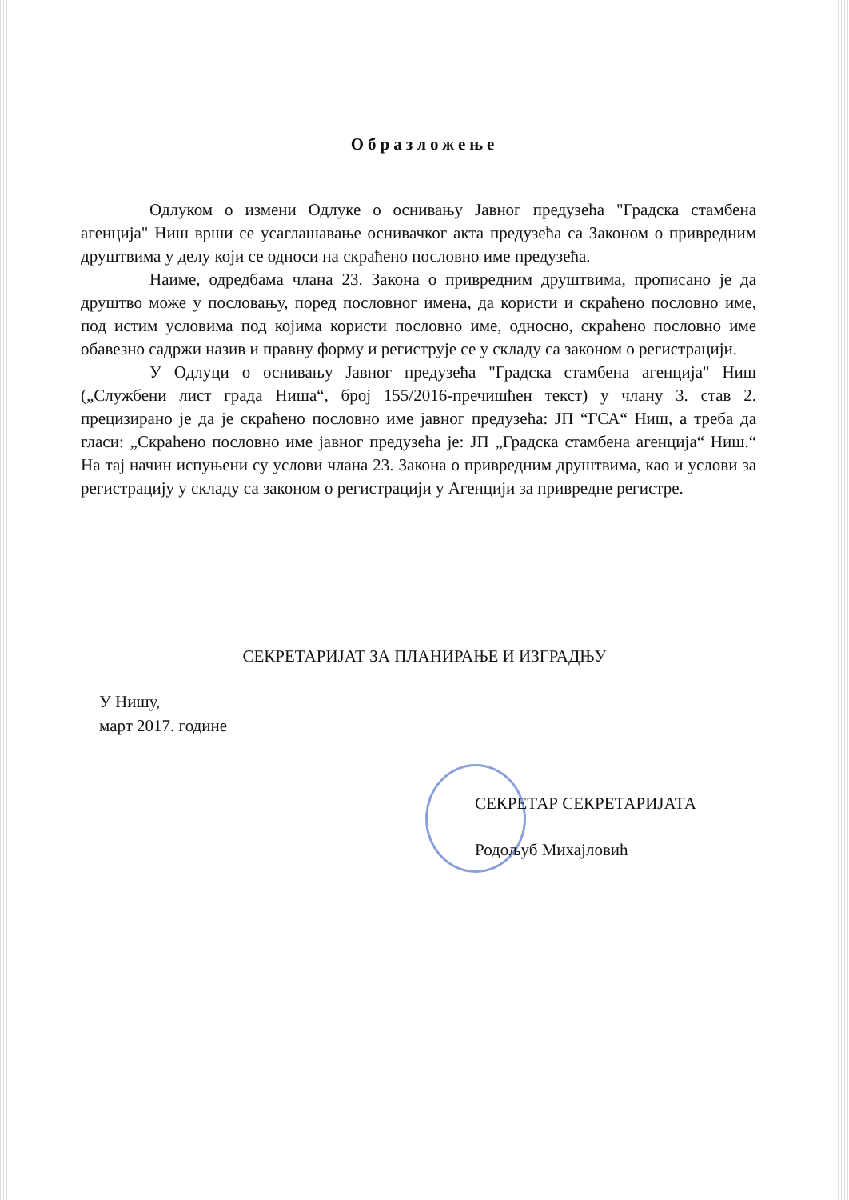Образложење
Одлуком о измени Одлуке о оснивању Јавног предузећа "Градска стамбена агенција" Ниш врши се усаглашавање оснивачког акта предузећа са Законом о привредним друштвима у делу који се односи на скраћено пословно име предузећа.
Наиме, одредбама члана 23. Закона о привредним друштвима, прописано је да друштво може у пословању, поред пословног имена, да користи и скраћено пословно име, под истим условима под којима користи пословно име, односно, скраћено пословно име обавезно садржи назив и правну форму и региструје се у складу са законом о регистрацији.
У Одлуци о оснивању Јавног предузећа "Градска стамбена агенција" Ниш („Службени лист града Ниша“, број 155/2016-пречишћен текст) у члану 3. став 2. прецизирано је да је скраћено пословно име јавног предузећа: ЈП “ГСА“ Ниш, а треба да гласи: „Скраћено пословно име јавног предузећа је: ЈП „Градска стамбена агенција“ Ниш.“ На тај начин испуњени су услови члана 23. Закона о привредним друштвима, као и услови за регистрацију у складу са законом о регистрацији у Агенцији за привредне регистре.
СЕКРЕТАРИЈАТ ЗА ПЛАНИРАЊЕ И ИЗГРАДЊУ
У Нишу,
март 2017. године
СЕКРЕТАР СЕКРЕТАРИЈАТА
Родољуб Михајловић